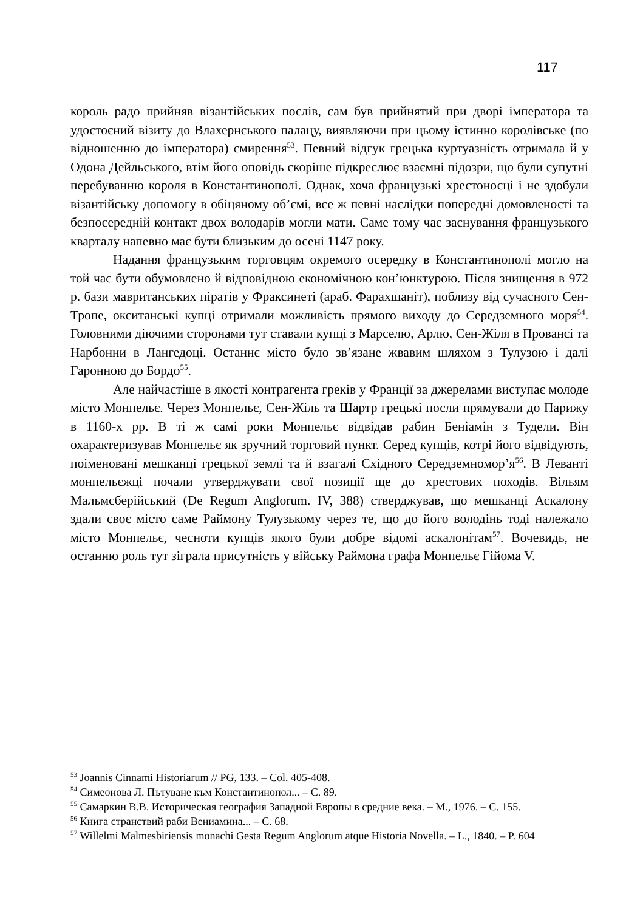117
король радо прийняв візантійських послів, сам був прийнятий при дворі імператора та удостоєний візиту до Влахернського палацу, виявляючи при цьому істинно королівське (по відношенню до імператора) смирення<sup>53</sup>. Певний відгук грецька куртуазність отримала й у Одона Дейльського, втім його оповідь скоріше підкреслює взаємні підозри, що були супутні перебуванню короля в Константинополі. Однак, хоча французькі хрестоносці і не здобули візантійську допомогу в обіцяному об’ємі, все ж певні наслідки попередні домовленості та безпосередній контакт двох володарів могли мати. Саме тому час заснування французького кварталу напевно має бути близьким до осені 1147 року.
Надання французьким торговцям окремого осередку в Константинополі могло на той час бути обумовлено й відповідною економічною кон’юнктурою. Після знищення в 972 р. бази мавританських піратів у Фраксинеті (араб. Фарахшаніт), поблизу від сучасного Сен-Тропе, окситанські купці отримали можливість прямого виходу до Середземного моря<sup>54</sup>. Головними діючими сторонами тут ставали купці з Марселю, Арлю, Сен-Жіля в Провансі та Нарбонни в Лангедоці. Останнє місто було зв’язане жвавим шляхом з Тулузою і далі Гаронною до Бордо<sup>55</sup>.
Але найчастіше в якості контрагента греків у Франції за джерелами виступає молоде місто Монпельє. Через Монпельє, Сен-Жіль та Шартр грецькі посли прямували до Парижу в 1160-х рр. В ті ж самі роки Монпельє відвідав рабин Беніамін з Тудели. Він охарактеризував Монпельє як зручний торговий пункт. Серед купців, котрі його відвідують, поіменовані мешканці грецької землі та й взагалі Східного Середземномор’я<sup>56</sup>. В Леванті монпельєжці почали утверджувати свої позиції ще до хрестових походів. Вільям Мальмсберійський (De Regum Anglorum. IV, 388) стверджував, що мешканці Аскалону здали своє місто саме Раймону Тулузькому через те, що до його володінь тоді належало місто Монпельє, чесноти купців якого були добре відомі аскалонітам<sup>57</sup>. Вочевидь, не останню роль тут зіграла присутність у війську Раймона графа Монпельє Гійома V.
<sup>53</sup> Joannis Cinnami Historiarum // PG, 133. – Col. 405-408.
<sup>54</sup> Симеонова Л. Пътуване към Константинопол... – С. 89.
<sup>55</sup> Самаркин В.В. Историческая география Западной Европы в средние века. – М., 1976. – С. 155.
<sup>56</sup> Книга странствий раби Вениамина... – С. 68.
<sup>57</sup> Willelmi Malmesbiriensis monachi Gesta Regum Anglorum atque Historia Novella. – L., 1840. – P. 604